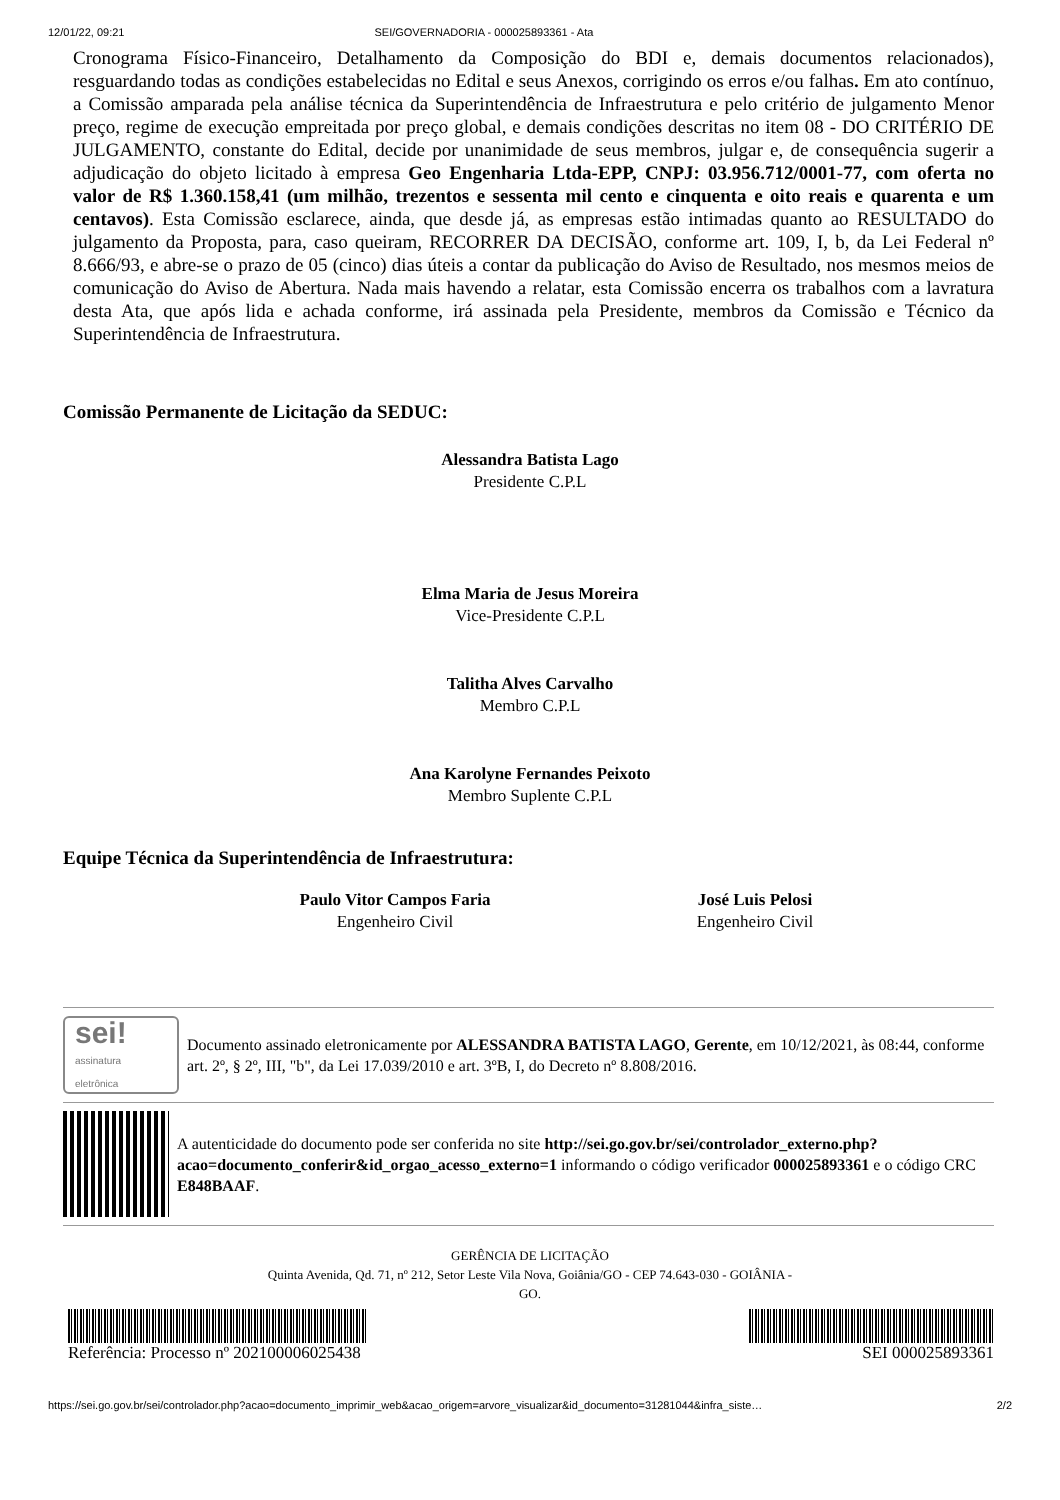12/01/22, 09:21 SEI/GOVERNADORIA - 000025893361 - Ata
Cronograma Físico-Financeiro, Detalhamento da Composição do BDI e, demais documentos relacionados), resguardando todas as condições estabelecidas no Edital e seus Anexos, corrigindo os erros e/ou falhas. Em ato contínuo, a Comissão amparada pela análise técnica da Superintendência de Infraestrutura e pelo critério de julgamento Menor preço, regime de execução empreitada por preço global, e demais condições descritas no item 08 - DO CRITÉRIO DE JULGAMENTO, constante do Edital, decide por unanimidade de seus membros, julgar e, de consequência sugerir a adjudicação do objeto licitado à empresa Geo Engenharia Ltda-EPP, CNPJ: 03.956.712/0001-77, com oferta no valor de R$ 1.360.158,41 (um milhão, trezentos e sessenta mil cento e cinquenta e oito reais e quarenta e um centavos). Esta Comissão esclarece, ainda, que desde já, as empresas estão intimadas quanto ao RESULTADO do julgamento da Proposta, para, caso queiram, RECORRER DA DECISÃO, conforme art. 109, I, b, da Lei Federal nº 8.666/93, e abre-se o prazo de 05 (cinco) dias úteis a contar da publicação do Aviso de Resultado, nos mesmos meios de comunicação do Aviso de Abertura. Nada mais havendo a relatar, esta Comissão encerra os trabalhos com a lavratura desta Ata, que após lida e achada conforme, irá assinada pela Presidente, membros da Comissão e Técnico da Superintendência de Infraestrutura.
Comissão Permanente de Licitação da SEDUC:
Alessandra Batista Lago
Presidente C.P.L
Elma Maria de Jesus Moreira
Vice-Presidente C.P.L
Talitha Alves Carvalho
Membro C.P.L
Ana Karolyne Fernandes Peixoto
Membro Suplente C.P.L
Equipe Técnica da Superintendência de Infraestrutura:
Paulo Vitor Campos Faria
Engenheiro Civil
José Luis Pelosi
Engenheiro Civil
sei!
assinatura
eletrônica
Documento assinado eletronicamente por ALESSANDRA BATISTA LAGO, Gerente, em 10/12/2021, às 08:44, conforme art. 2º, § 2º, III, "b", da Lei 17.039/2010 e art. 3ºB, I, do Decreto nº 8.808/2016.
A autenticidade do documento pode ser conferida no site http://sei.go.gov.br/sei/controlador_externo.php?acao=documento_conferir&id_orgao_acesso_externo=1 informando o código verificador 000025893361 e o código CRC E848BAAF.
GERÊNCIA DE LICITAÇÃO
Quinta Avenida, Qd. 71, nº 212, Setor Leste Vila Nova, Goiânia/GO - CEP 74.643-030 - GOIÂNIA -
GO.
Referência: Processo nº 202100006025438
SEI 000025893361
https://sei.go.gov.br/sei/controlador.php?acao=documento_imprimir_web&acao_origem=arvore_visualizar&id_documento=31281044&infra_siste… 2/2